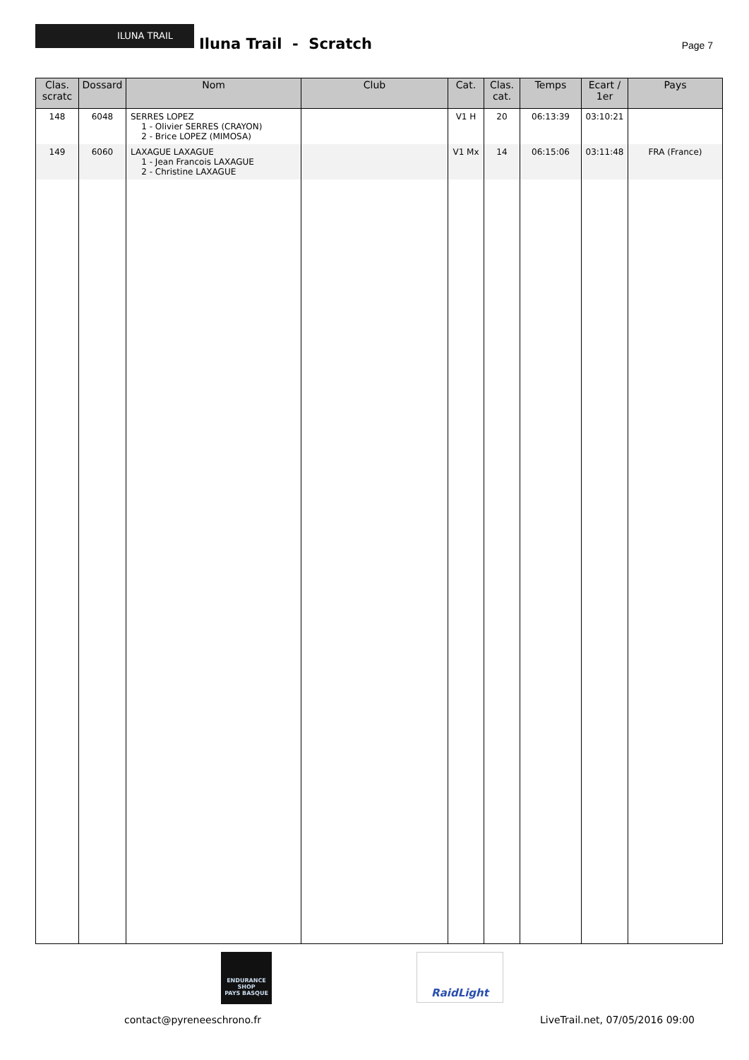ILUNA TRAIL
Iluna Trail - Scratch Page 7
| Clas. scratc | Dossard | Nom | Club | Cat. | Clas. cat. | Temps | Ecart / 1er | Pays |
| --- | --- | --- | --- | --- | --- | --- | --- | --- |
| 148 | 6048 | SERRES LOPEZ 1 - Olivier SERRES (CRAYON) 2 - Brice LOPEZ (MIMOSA) | | V1 H | 20 | 06:13:39 | 03:10:21 | |
| 149 | 6060 | LAXAGUE LAXAGUE 1 - Jean Francois LAXAGUE 2 - Christine LAXAGUE | | V1 Mx | 14 | 06:15:06 | 03:11:48 | FRA (France) |
ENDURANCE SHOP
PAYS BASQUE
RaidLight
contact@pyreneeschrono.fr
LiveTrail.net, 07/05/2016 09:00